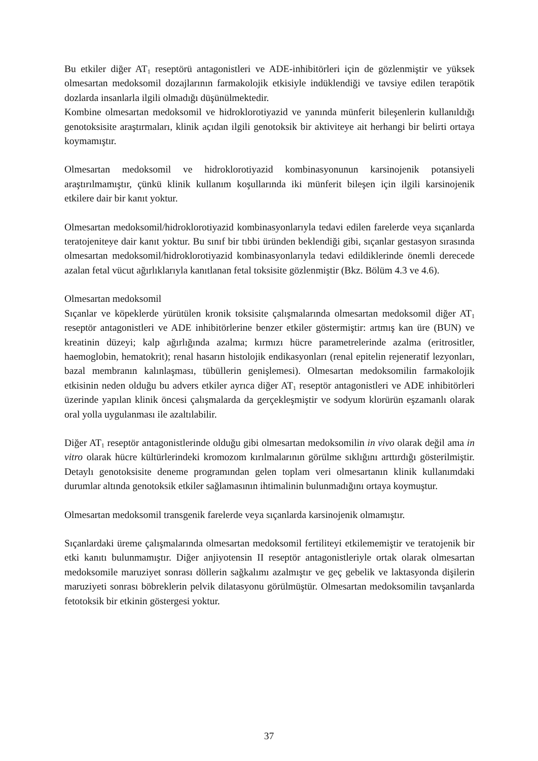Bu etkiler diğer AT<sub>1</sub> reseptörü antagonistleri ve ADE-inhibitörleri için de gözlenmiştir ve yüksek olmesartan medoksomil dozajlarının farmakolojik etkisiyle indüklendiği ve tavsiye edilen terapötik dozlarda insanlarla ilgili olmadığı düşünülmektedir.
Kombine olmesartan medoksomil ve hidroklorotiyazid ve yanında münferit bileşenlerin kullanıldığı genotoksisite araştırmaları, klinik açıdan ilgili genotoksik bir aktiviteye ait herhangi bir belirti ortaya koymamıştır.
Olmesartan medoksomil ve hidroklorotiyazid kombinasyonunun karsinojenik potansiyeli araştırılmamıştır, çünkü klinik kullanım koşullarında iki münferit bileşen için ilgili karsinojenik etkilere dair bir kanıt yoktur.
Olmesartan medoksomil/hidroklorotiyazid kombinasyonlarıyla tedavi edilen farelerde veya sıçanlarda teratojeniteye dair kanıt yoktur. Bu sınıf bir tıbbi üründen beklendiği gibi, sıçanlar gestasyon sırasında olmesartan medoksomil/hidroklorotiyazid kombinasyonlarıyla tedavi edildiklerinde önemli derecede azalan fetal vücut ağırlıklarıyla kanıtlanan fetal toksisite gözlenmiştir (Bkz. Bölüm 4.3 ve 4.6).
Olmesartan medoksomil
Sıçanlar ve köpeklerde yürütülen kronik toksisite çalışmalarında olmesartan medoksomil diğer AT<sub>1</sub> reseptör antagonistleri ve ADE inhibitörlerine benzer etkiler göstermiştir: artmış kan üre (BUN) ve kreatinin düzeyi; kalp ağırlığında azalma; kırmızı hücre parametrelerinde azalma (eritrositler, haemoglobin, hematokrit); renal hasarın histolojik endikasyonları (renal epitelin rejeneratif lezyonları, bazal membranın kalınlaşması, tübüllerin genişlemesi). Olmesartan medoksomilin farmakolojik etkisinin neden olduğu bu advers etkiler ayrıca diğer AT<sub>1</sub> reseptör antagonistleri ve ADE inhibitörleri üzerinde yapılan klinik öncesi çalışmalarda da gerçekleşmiştir ve sodyum klorürün eşzamanlı olarak oral yolla uygulanması ile azaltılabilir.
Diğer AT<sub>1</sub> reseptör antagonistlerinde olduğu gibi olmesartan medoksomilin in vivo olarak değil ama in vitro olarak hücre kültürlerindeki kromozom kırılmalarının görülme sıklığını arttırdığı gösterilmiştir. Detaylı genotoksisite deneme programından gelen toplam veri olmesartanın klinik kullanımdaki durumlar altında genotoksik etkiler sağlamasının ihtimalinin bulunmadığını ortaya koymuştur.
Olmesartan medoksomil transgenik farelerde veya sıçanlarda karsinojenik olmamıştır.
Sıçanlardaki üreme çalışmalarında olmesartan medoksomil fertiliteyi etkilememiştir ve teratojenik bir etki kanıtı bulunmamıştır. Diğer anjiyotensin II reseptör antagonistleriyle ortak olarak olmesartan medoksomile maruziyet sonrası döllerin sağkalımı azalmıştır ve geç gebelik ve laktasyonda dişilerin maruziyeti sonrası böbreklerin pelvik dilatasyonu görülmüştür. Olmesartan medoksomilin tavşanlarda fetotoksik bir etkinin göstergesi yoktur.
37